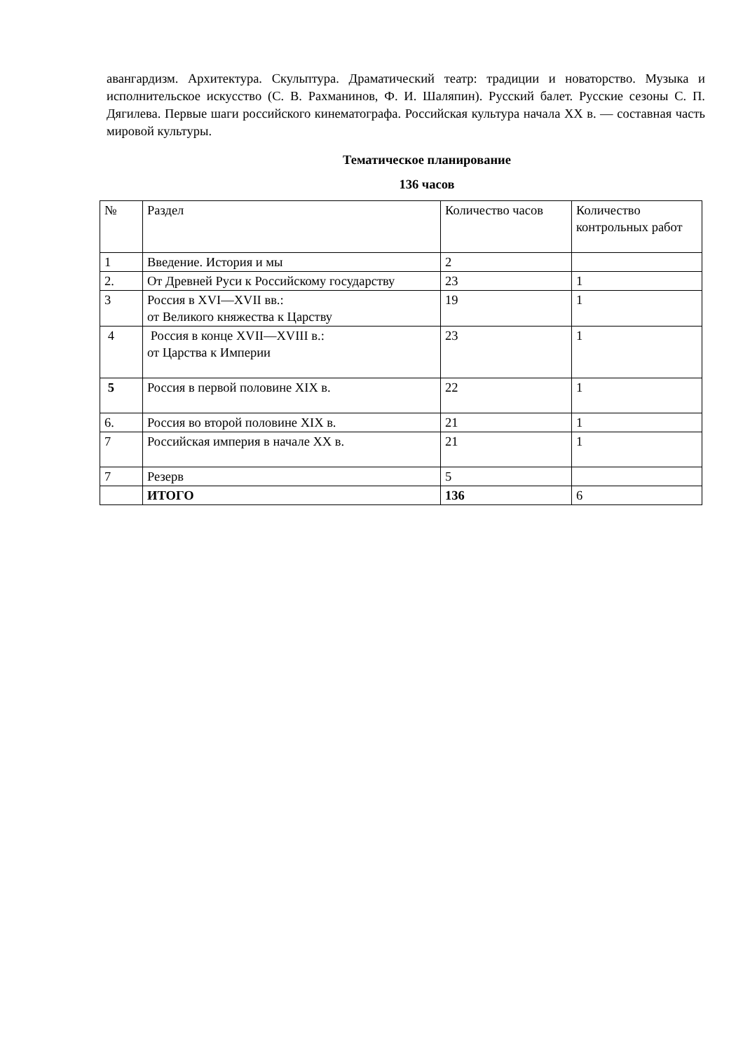авангардизм. Архитектура. Скульптура. Драматический театр: традиции и новаторство. Музыка и исполнительское искусство (С. В. Рахманинов, Ф. И. Шаляпин). Русский балет. Русские сезоны С. П. Дягилева. Первые шаги российского кинематографа. Российская культура начала XX в. — составная часть мировой культуры.
Тематическое планирование
136 часов
| № | Раздел | Количество часов | Количество контрольных работ |
| 1 | Введение. История и мы | 2 | |
| 2. | От Древней Руси к Российскому государству | 23 | 1 |
| 3 | Россия в XVI—XVII вв.: от Великого княжества к Царству | 19 | 1 |
| 4 | Россия в конце XVII—XVIII в.: от Царства к Империи | 23 | 1 |
| 5 | Россия в первой половине XIX в. | 22 | 1 |
| 6. | Россия во второй половине XIX в. | 21 | 1 |
| 7 | Российская империя в начале XX в. | 21 | 1 |
| 7 | Резерв | 5 | |
| | ИТОГО | 136 | 6 |